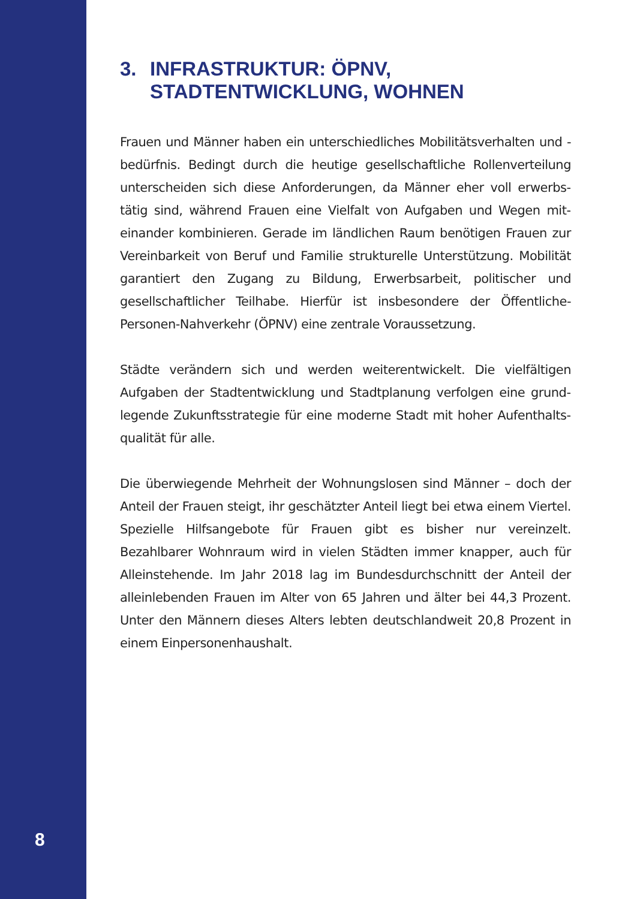3. INFRASTRUKTUR: ÖPNV,
STADTENTWICKLUNG, WOHNEN
Frauen und Männer haben ein unterschiedliches Mobilitätsverhalten und -bedürfnis. Bedingt durch die heutige gesellschaftliche Rollenverteilung unterscheiden sich diese Anforderungen, da Männer eher voll erwerbs­tätig sind, während Frauen eine Vielfalt von Aufgaben und Wegen mit­einander kombinieren. Gerade im ländlichen Raum benötigen Frauen zur Vereinbarkeit von Beruf und Familie strukturelle Unterstützung. Mobilität garantiert den Zugang zu Bildung, Erwerbsarbeit, politischer und gesellschaftlicher Teilhabe. Hierfür ist insbesondere der Öffentliche-Personen-Nahverkehr (ÖPNV) eine zentrale Voraussetzung.
Städte verändern sich und werden weiterentwickelt. Die vielfältigen Aufgaben der Stadtentwicklung und Stadtplanung verfolgen eine grund­legende Zukunftsstrategie für eine moderne Stadt mit hoher Aufenthalts­qualität für alle.
Die überwiegende Mehrheit der Wohnungslosen sind Männer – doch der Anteil der Frauen steigt, ihr geschätzter Anteil liegt bei etwa einem Viertel. Spezielle Hilfsangebote für Frauen gibt es bisher nur vereinzelt. Bezahlbarer Wohnraum wird in vielen Städten immer knapper, auch für Alleinstehende. Im Jahr 2018 lag im Bundesdurchschnitt der Anteil der alleinlebenden Frauen im Alter von 65 Jahren und älter bei 44,3 Prozent. Unter den Männern dieses Alters lebten deutschlandweit 20,8 Prozent in einem Einpersonenhaushalt.
8